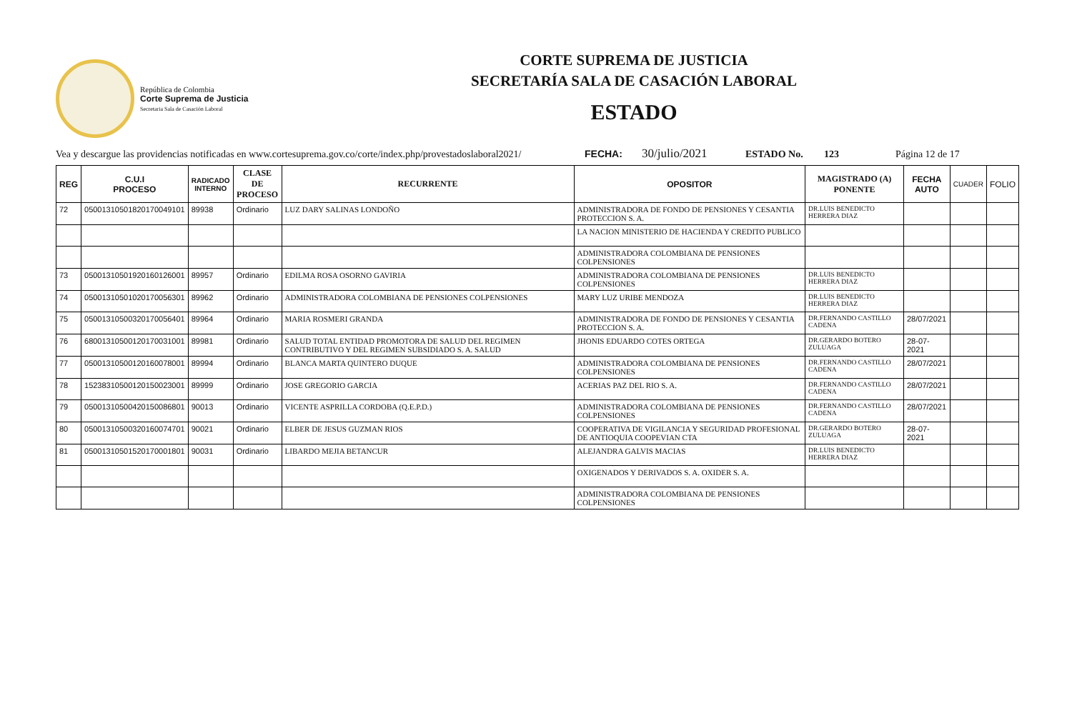República de Colombia
Corte Suprema de Justicia
Secretaria Sala de Casación Laboral
CORTE SUPREMA DE JUSTICIA
SECRETARÍA SALA DE CASACIÓN LABORAL
ESTADO
Vea y descargue las providencias notificadas en www.cortesuprema.gov.co/corte/index.php/provestadoslaboral2021/ FECHA: 30/julio/2021 ESTADO No. 123 Página 12 de 17
| REG | C.U.I PROCESO | RADICADO INTERNO | CLASE DE PROCESO | RECURRENTE | OPOSITOR | MAGISTRADO (A) PONENTE | FECHA AUTO | CUADER | FOLIO |
| --- | --- | --- | --- | --- | --- | --- | --- | --- | --- |
| 72 | 05001310501820170049101 | 89938 | Ordinario | LUZ DARY SALINAS LONDOÑO | ADMINISTRADORA DE FONDO DE PENSIONES Y CESANTIA PROTECCION S. A. | DR.LUIS BENEDICTO HERRERA DIAZ | | | |
| | | | | | LA NACION MINISTERIO DE HACIENDA Y CREDITO PUBLICO | | | | |
| | | | | | ADMINISTRADORA COLOMBIANA DE PENSIONES COLPENSIONES | | | | |
| 73 | 05001310501920160126001 | 89957 | Ordinario | EDILMA ROSA OSORNO GAVIRIA | ADMINISTRADORA COLOMBIANA DE PENSIONES COLPENSIONES | DR.LUIS BENEDICTO HERRERA DIAZ | | | |
| 74 | 05001310501020170056301 | 89962 | Ordinario | ADMINISTRADORA COLOMBIANA DE PENSIONES COLPENSIONES | MARY LUZ URIBE MENDOZA | DR.LUIS BENEDICTO HERRERA DIAZ | | | |
| 75 | 05001310500320170056401 | 89964 | Ordinario | MARIA ROSMERI GRANDA | ADMINISTRADORA DE FONDO DE PENSIONES Y CESANTIA PROTECCION S. A. | DR.FERNANDO CASTILLO CADENA | 28/07/2021 | | |
| 76 | 68001310500120170031001 | 89981 | Ordinario | SALUD TOTAL ENTIDAD PROMOTORA DE SALUD DEL REGIMEN CONTRIBUTIVO Y DEL REGIMEN SUBSIDIADO S. A. SALUD | JHONIS EDUARDO COTES ORTEGA | DR.GERARDO BOTERO ZULUAGA | 28-07-2021 | | |
| 77 | 05001310500120160078001 | 89994 | Ordinario | BLANCA MARTA QUINTERO DUQUE | ADMINISTRADORA COLOMBIANA DE PENSIONES COLPENSIONES | DR.FERNANDO CASTILLO CADENA | 28/07/2021 | | |
| 78 | 15238310500120150023001 | 89999 | Ordinario | JOSE GREGORIO GARCIA | ACERIAS PAZ DEL RIO S. A. | DR.FERNANDO CASTILLO CADENA | 28/07/2021 | | |
| 79 | 05001310500420150086801 | 90013 | Ordinario | VICENTE ASPRILLA CORDOBA (Q.E.P.D.) | ADMINISTRADORA COLOMBIANA DE PENSIONES COLPENSIONES | DR.FERNANDO CASTILLO CADENA | 28/07/2021 | | |
| 80 | 05001310500320160074701 | 90021 | Ordinario | ELBER DE JESUS GUZMAN RIOS | COOPERATIVA DE VIGILANCIA Y SEGURIDAD PROFESIONAL DE ANTIOQUIA COOPEVIAN CTA | DR.GERARDO BOTERO ZULUAGA | 28-07-2021 | | |
| 81 | 05001310501520170001801 | 90031 | Ordinario | LIBARDO MEJIA BETANCUR | ALEJANDRA GALVIS MACIAS | DR.LUIS BENEDICTO HERRERA DIAZ | | | |
| | | | | | OXIGENADOS Y DERIVADOS S. A. OXIDER S. A. | | | | |
| | | | | | ADMINISTRADORA COLOMBIANA DE PENSIONES COLPENSIONES | | | | |